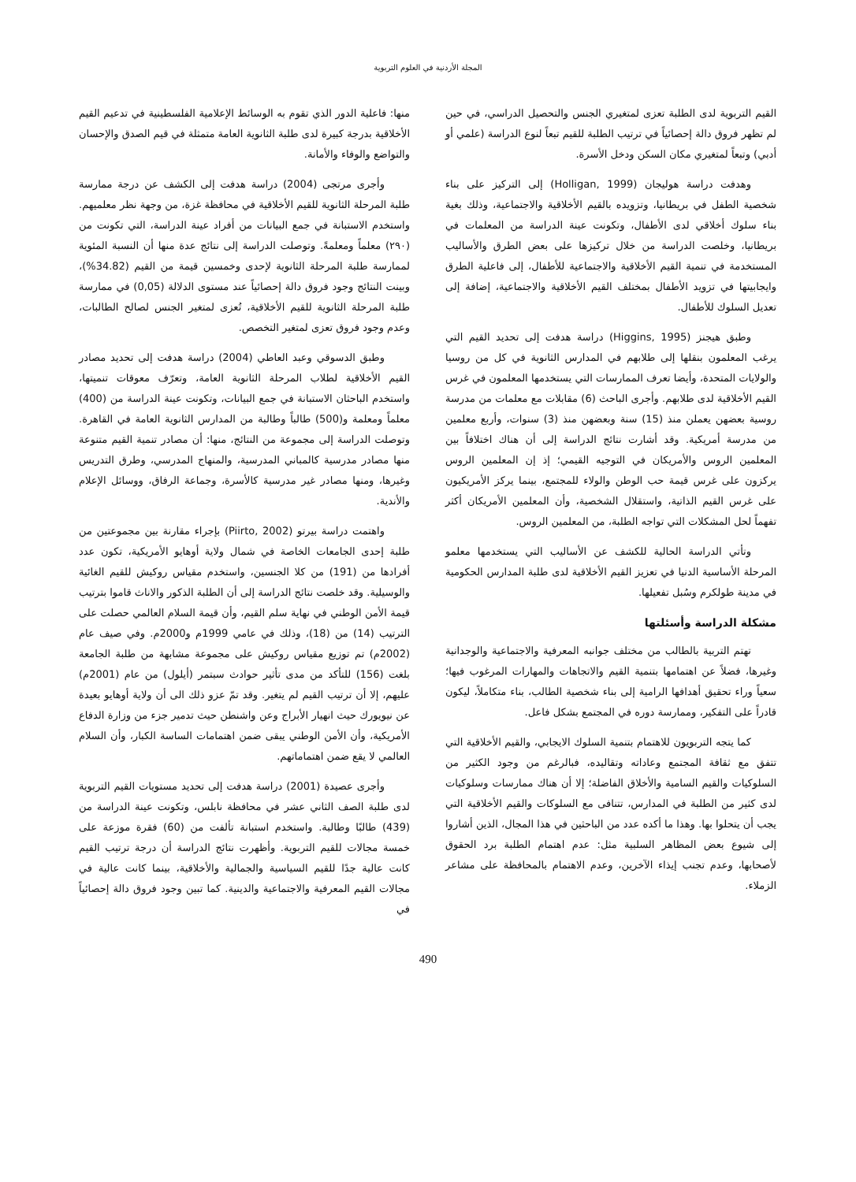المجلة الأردنية في العلوم التربوية
منها: فاعلية الدور الذي تقوم به الوسائط الإعلامية الفلسطينية في تدعيم القيم الأخلاقية بدرجة كبيرة لدى طلبة الثانوية العامة متمثلة في قيم الصدق والإحسان والتواضع والوفاء والأمانة.
وأجرى مرتجى (2004) دراسة هدفت إلى الكشف عن درجة ممارسة طلبة المرحلة الثانوية للقيم الأخلاقية في محافظة غزة، من وجهة نظر معلميهم. واستخدم الاستبانة في جمع البيانات من أفراد عينة الدراسة، التي تكونت من (٢٩٠) معلماً ومعلمةً. وتوصلت الدراسة إلى نتائج عدة منها أن النسبة المئوية لممارسة طلبة المرحلة الثانوية لإحدى وخمسين قيمة من القيم (34.82%)، وبينت النتائج وجود فروق دالة إحصائياً عند مستوى الدلالة (0,05) في ممارسة طلبة المرحلة الثانوية للقيم الأخلاقية، تُعزى لمتغير الجنس لصالح الطالبات، وعدم وجود فروق تعزى لمتغير التخصص.
وطبق الدسوقي وعبد العاطي (2004) دراسة هدفت إلى تحديد مصادر القيم الأخلاقية لطلاب المرحلة الثانوية العامة، وتعرّف معوقات تنميتها، واستخدم الباحثان الاستبانة في جمع البيانات، وتكونت عينة الدراسة من (400) معلماً ومعلمة و(500) طالباً وطالبة من المدارس الثانوية العامة في القاهرة. وتوصلت الدراسة إلى مجموعة من النتائج، منها: أن مصادر تنمية القيم متنوعة منها مصادر مدرسية كالمباني المدرسية، والمنهاج المدرسي، وطرق التدريس وغيرها، ومنها مصادر غير مدرسية كالأسرة، وجماعة الرفاق، ووسائل الإعلام والأندية.
واهتمت دراسة بيرتو (Piirto, 2002) بإجراء مقارنة بين مجموعتين من طلبة إحدى الجامعات الخاصة في شمال ولاية أوهايو الأمريكية، تكون عدد أفرادها من (191) من كلا الجنسين، واستخدم مقياس روكيش للقيم الغائية والوسيلية. وقد خلصت نتائج الدراسة إلى أن الطلبة الذكور والاناث قاموا بترتيب قيمة الأمن الوطني في نهاية سلم القيم، وأن قيمة السلام العالمي حصلت على الترتيب (14) من (18)، وذلك في عامي 1999م و2000م. وفي صيف عام (2002م) تم توزيع مقياس روكيش على مجموعة مشابهة من طلبة الجامعة بلغت (156) للتأكد من مدى تأثير حوادث سبتمر (أيلول) من عام (2001م) عليهم، إلا أن ترتيب القيم لم يتغير. وقد تمّ عزو ذلك الى أن ولاية أوهايو بعيدة عن نيويورك حيث انهيار الأبراج وعن واشنطن حيث تدمير جزء من وزارة الدفاع الأمريكية، وأن الأمن الوطني يبقى ضمن اهتمامات الساسة الكبار، وأن السلام العالمي لا يقع ضمن اهتماماتهم.
وأجرى عصيدة (2001) دراسة هدفت إلى تحديد مستويات القيم التربوية لدى طلبة الصف الثاني عشر في محافظة نابلس، وتكونت عينة الدراسة من (439) طالبًا وطالبة. واستخدم استبانة تألفت من (60) فقرة موزعة على خمسة مجالات للقيم التربوية. وأظهرت نتائج الدراسة أن درجة ترتيب القيم كانت عالية جدًا للقيم السياسية والجمالية والأخلاقية، بينما كانت عالية في مجالات القيم المعرفية والاجتماعية والدينية. كما تبين وجود فروق دالة إحصائياً في
القيم التربوية لدى الطلبة تعزى لمتغيري الجنس والتحصيل الدراسي، في حين لم تظهر فروق دالة إحصائياً في ترتيب الطلبة للقيم تبعاً لنوع الدراسة (علمي أو أدبي) وتبعاً لمتغيري مكان السكن ودخل الأسرة.
وهدفت دراسة هوليجان (Holligan, 1999) إلى التركيز على بناء شخصية الطفل في بريطانيا، وتزويده بالقيم الأخلاقية والاجتماعية، وذلك بغية بناء سلوك أخلاقي لدى الأطفال، وتكونت عينة الدراسة من المعلمات في بريطانيا، وخلصت الدراسة من خلال تركيزها على بعض الطرق والأساليب المستخدمة في تنمية القيم الأخلاقية والاجتماعية للأطفال، إلى فاعلية الطرق وايجابيتها في تزويد الأطفال بمختلف القيم الأخلاقية والاجتماعية، إضافة إلى تعديل السلوك للأطفال.
وطبق هيجنز (Higgins, 1995) دراسة هدفت إلى تحديد القيم التي يرغب المعلمون بنقلها إلى طلابهم في المدارس الثانوية في كل من روسيا والولايات المتحدة، وأيضا تعرف الممارسات التي يستخدمها المعلمون في غرس القيم الأخلاقية لدى طلابهم. وأجرى الباحث (6) مقابلات مع معلمات من مدرسة روسية بعضهن يعملن منذ (15) سنة وبعضهن منذ (3) سنوات، وأربع معلمين من مدرسة أمريكية. وقد أشارت نتائج الدراسة إلى أن هناك اختلافاً بين المعلمين الروس والأمريكان في التوجيه القيمي؛ إذ إن المعلمين الروس يركزون على غرس قيمة حب الوطن والولاء للمجتمع، بينما يركز الأمريكيون على غرس القيم الذاتية، واستقلال الشخصية، وأن المعلمين الأمريكان أكثر تفهماً لحل المشكلات التي تواجه الطلبة، من المعلمين الروس.
وتأتي الدراسة الحالية للكشف عن الأساليب التي يستخدمها معلمو المرحلة الأساسية الدنيا في تعزيز القيم الأخلاقية لدى طلبة المدارس الحكومية في مدينة طولكرم وسُبل تفعيلها.
مشكلة الدراسة وأسئلتها
تهتم التربية بالطالب من مختلف جوانبه المعرفية والاجتماعية والوجدانية وغيرها، فضلاً عن اهتمامها بتنمية القيم والاتجاهات والمهارات المرغوب فيها؛ سعياً وراء تحقيق أهدافها الرامية إلى بناء شخصية الطالب، بناء متكاملاً، ليكون قادراً على التفكير، وممارسة دوره في المجتمع بشكل فاعل.
كما يتجه التربويون للاهتمام بتنمية السلوك الايجابي، والقيم الأخلاقية التي تتفق مع ثقافة المجتمع وعاداته وتقاليده، فبالرغم من وجود الكثير من السلوكيات والقيم السامية والأخلاق الفاضلة؛ إلا أن هناك ممارسات وسلوكيات لدى كثير من الطلبة في المدارس، تتنافى مع السلوكات والقيم الأخلاقية التي يجب أن يتحلوا بها. وهذا ما أكده عدد من الباحثين في هذا المجال، الذين أشاروا إلى شيوع بعض المظاهر السلبية مثل: عدم اهتمام الطلبة برد الحقوق لأصحابها، وعدم تجنب إيذاء الآخرين، وعدم الاهتمام بالمحافظة على مشاعر الزملاء.
490